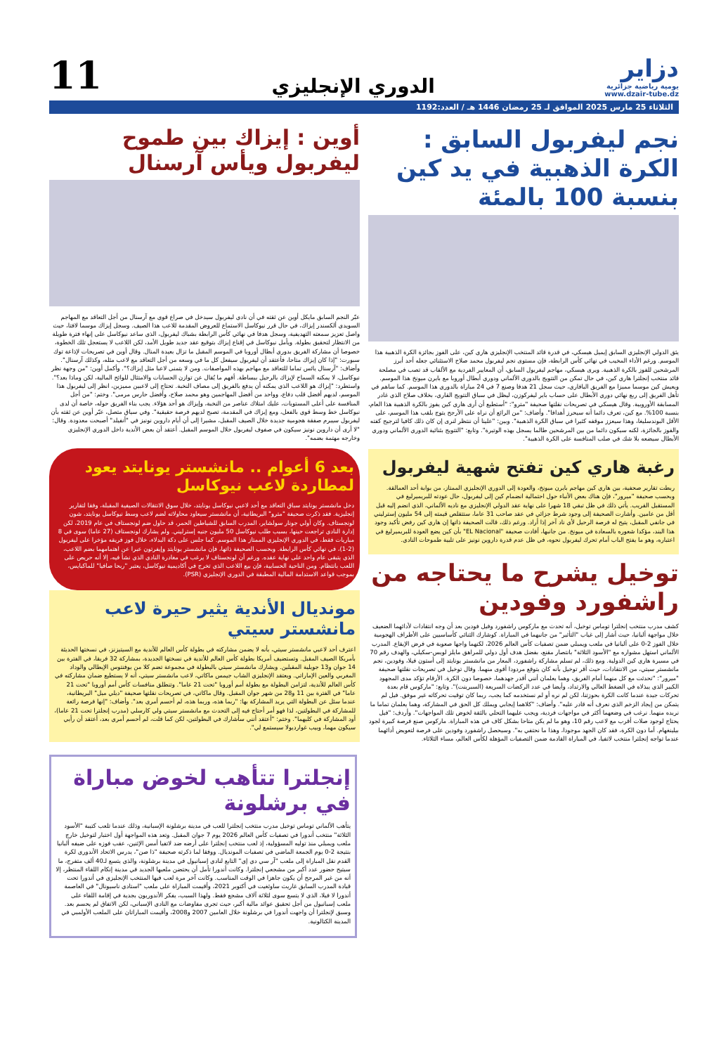دزاير
يومية رياضية جزائرية
www.dzair-tube.dz
الدوري الإنجليزي
11
الثلاثاء 25 مارس 2025 الموافق لـ 25 رمضان 1446 هـ / العدد:1192
نجم ليفربول السابق : الكرة الذهبية في يد كين بنسبة 100 بالمئة
يثق الدولي الإنجليزي السابق إيميل هيسكي، في قدرة قائد المنتخب الإنجليزي هاري كين، على الفوز بجائزة الكرة الذهبية هذا الموسم. ورغم الأداء المخيب في نهائي كأس الرابطة، فإن مستوى نجم ليفربول محمد صلاح الاستثنائي جعله أحد أبرز المرشحين للفوز بالكرة الذهبية. ويرى هيسكي، مهاجم ليفربول السابق، أن المعايير الفردية مع الألقاب قد تصب في مصلحة قائد منتخب إنجلترا هاري كين، في حال تمكن من التتويج بالدوري الألماني ودوري أبطال أوروبا مع بايرن ميونخ هذا الموسم. ويعيش كين موسما مميزا مع الفريق البافاري، حيث سجل 21 هدفا وصنع 7 في 24 مباراة بالدوري هذا الموسم. كما ساهم في تأهل الفريق إلى ربع نهائي دوري الأبطال على حساب باير ليفركوزن، ليظل في سباق التتويج القاري، بخلاف صلاح الذي غادر المسابقة الأوروبية. وقال هيسكي في تصريحات نقلتها صحيفة "مترو": "أستطيع أن أرى هاري كين يفوز بالكرة الذهبية هذا العام، بنسبة 100%. مع كين، تعرف دائما أنه سيحرز أهدافا". وأضاف: "من الرائع أن نراه على الأرجح يتوج بلقب هذا الموسم، على الأقل البوندسليغا، وهذا سيعزز موقفه كثيرا في سباق الكرة الذهبية". وبين: "علينا أن ننتظر لنرى إن كان ذلك كافيا لترجيح كفته والفوز بالجائزة، لكنه سيكون دائما من بين المرشحين طالما يسجل بهذه الوتيرة". وتابع: "التتويج بثنائية الدوري الألماني ودوري الأبطال سيضعه بلا شك في صلب المنافسة على الكرة الذهبية".
رغبة هاري كين تفتح شهية ليفربول
ربطت تقارير صحفية، بين هاري كين مهاجم بايرن ميونخ، والعودة إلى الدوري الإنجليزي الممتاز، من بوابة أحد العمالقة. وبحسب صحيفة "ميرور"، فإن هناك بعض الأنباء حول احتمالية انضمام كين إلى ليفربول، حال عودته للبريميرليغ في المستقبل القريب. يأتي ذلك في ظل تبقي 18 شهرا على نهاية عقد الدولي الإنجليزي مع ناديه الألماني، الذي انضم إليه قبل أقل من عامين. وأشارت الصحيفة إلى وجود شرط جزائي في عقد صاحب 31 عاما، ستتقلص قيمته إلى 54 مليون إسترليني في جانفي المقبل، يتيح له فرصة الرحيل لأي ناد آخر إذا أراد. ورغم ذلك، قالت الصحيفة ذاتها إن هاري كين رفض تأكيد وجود هذا البند، مؤكدا شعوره بالسعادة في ميونخ. من جانبها، أفادت صحيفة "EL Nacional" بأن كين يضع العودة للبريميرليغ في اعتباره، وهو ما يفتح الباب أمام تحرك ليفربول نحوه، في ظل عدم قدرة داروين نونيز على تلبية طموحات النادي.
توخيل يشرح ما يحتاجه من راشفورد وفودين
كشف مدرب منتخب إنجلترا توماس توخيل، أنه تحدث مع ماركوس راشفورد وفيل فودين بعد أن وجه انتقادات لأدائهما الضعيف خلال مواجهة ألبانيا، حيث أشار إلى غياب "التأثير" من جانبهما في المباراة. كوشارك الثنائي كأساسيين على الأطراف الهجومية خلال الفوز 2-0 على ألبانيا في ملعب ويمبلي ضمن تصفيات كأس العالم 2026، لكنهما واجها صعوبة في فرض الإيقاع. المدرب الألماني استهل مشواره مع "الأسود الثلاثة" بانتصار مقنع، بفضل هدف أول دولي للمراهق مايلز لويس-سكيلي، والهدف رقم 70 في مسيرة هاري كين الدولية. ومع ذلك، لم تسلم مشاركة راشفورد، المعار من مانشستر يونايتد إلى أستون فيلا، وفودين، نجم مانشستر سيتي، من الانتقادات، حيث أقر توخيل بأنه كان يتوقع مردودا أقوى منهما. وقال توخيل في تصريحات نقلتها صحيفة "ميرور": "تحدثت مع كل منهما أمام الفريق، وهما يعلمان أنني أقدر جهدهما، خصوصا دون الكرة. الأرقام تؤكد مدى المجهود الكبير الذي يبذلاه في الضغط العالي والارتداد، وأيضا في عدد الركضات السريعة (السبرينت)". وتابع: "ماركوس قام بعدة تحركات جيدة عندما كانت الكرة بحوزتنا، لكن لم نره أو لم نستخدمه كما يجب، ربما كان توقيت تحركاته غير موفق. فيل لم يتمكن من إيجاد الزخم الذي نعرف أنه قادر عليه". وأضاف: "كلاهما إيجابي ويملك كل الحق في المشاركة، وهما يعلمان تماما ما نريده منهما. نرغب في وضعهما أكثر في مواجهات فردية، ويجب عليهما التحلي بالثقة لخوض تلك المواجهات". وأردف: "فيل يحتاج لوجود صلات أقرب مع لاعب رقم 10، وهو ما لم يكن متاحا بشكل كاف في هذه المباراة. ماركوس صنع فرصة كبيرة لجود بيلينغهام. أما دون الكرة، فقد كان الجهد موجودا، وهذا ما نحتفي به". وسيحصل راشفورد وفودين على فرصة لتعويض أدائهما عندما تواجه إنجلترا منتخب لاتفيا، في المباراة القادمة ضمن التصفيات المؤهلة لكأس العالم، مساء الثلاثاء.
أوين : إيزاك بين طموح ليفربول ويأس آرسنال
عبّر النجم السابق مايكل أوين عن ثقته في أن نادي ليفربول سيدخل في صراع قوي مع آرسنال من أجل التعاقد مع المهاجم السويدي ألكسندر إيزاك، في حال قرر نيوكاسل الاستماع للعروض المقدمة للاعب هذا الصيف. وسجل إيزاك موسما لافتا، حيث واصل تعزيز سمعته التهديفية، وسجل هدفا في نهائي كأس الرابطة بشباك ليفربول، الذي ساعد نيوكاسل على إنهاء فترة طويلة من الانتظار لتحقيق بطولة. ويأمل نيوكاسل في إقناع إيزاك بتوقيع عقد جديد طويل الأمد، لكن اللاعب لا يستعجل تلك الخطوة، خصوصا أن مشاركة الفريق بدوري أبطال أوروبا في الموسم المقبل ما تزال بعيدة المنال. وقال أوين في تصريحات لإذاعة توك سبورت: "إذا كان إيزاك متاحا، فأعتقد أن ليفربول سيفعل كل ما في وسعه من أجل التعاقد مع لاعب مثله، وكذلك آرسنال". وأضاف: "آرسنال يائس تماما للتعاقد مع مهاجم بهذه المواصفات. ومن لا يتمنى لاعبا مثل إيزاك؟". وأكمل أوين: "من وجهة نظر نيوكاسل، لا يمكنه السماح لإيزاك بالرحيل ببساطة. أفهم ما يُقال عن توازن الحسابات والامتثال للوائح المالية، لكن وماذا بعد؟". واستطرد: "إيزاك هو اللاعب الذي يمكنه أن يدفع بالفريق إلى مصاف النخبة. تحتاج إلى لاعبين مميزين، انظر إلى ليفربول هذا الموسم، لديهم أفضل قلب دفاع، وواحد من أفضل المهاجمين وهو محمد صلاح، وأفضل حارس مرمى". وختم: "من أجل المنافسة على أعلى المستويات، عليك امتلاك عناصر من النخبة، وإيزاك هو أحد هؤلاء. يجب بناء الفريق حوله، خاصة أن لدى نيوكاسل خط وسط قوي بالفعل، ومع إيزاك في المقدمة، تصبح لديهم فرصة حقيقية". وفي سياق متصل، عبّر أوين عن ثقته بأن ليفربول سيبرم صفقة هجومية جديدة خلال الصيف المقبل، مشيرا إلى أن أيام داروين نونيز في "أنفيلد" أصبحت معدودة. وقال: "لا أرى أن داروين نونيز سيكون في صفوف ليفربول خلال الموسم المقبل. أعتقد أن بعض الأندية داخل الدوري الإنجليزي وخارجه مهتمة بضمه".
بعد 6 أعوام .. مانشستر يونايتد يعود لمطاردة لاعب نيوكاسل
دخل مانشستر يونايتد سباق التعاقد مع أحد لاعبي نيوكاسل يونايتد، خلال سوق الانتقالات الصيفية المقبلة، وفقا لتقارير إنجليزية. فقد ذكرت صحيفة "مترو" البريطانية، أن مانشستر سيعاود محاولاته لضم لاعب وسط نيوكاسل يونايتد، شون لونجستاف. وكان أولي جونار سولشاير، المدرب السابق للشياطين الحمر، قد حاول ضم لونجستاف في عام 2019، لكن إدارة النادي تراجعت حينها، بسبب طلب نيوكاسل 50 مليون جنيه إسترليني. ولم يشارك لونجستاف (27 عاما) سوى في 8 مباريات فقط، في الدوري الإنجليزي الممتاز هذا الموسم. كما جلس على دكة البدلاء، خلال فوز فريقه مؤخرا على ليفربول (2-1)، في نهائي كأس الرابطة. وبحسب الصحيفة ذاتها، فإن مانشستر يونايتد وإيفرتون عبرا عن اهتمامهما بضم اللاعب، الذي يتبقى عام واحد على نهاية عقده. ورغم أن لونجستاف لا يرغب في مغادرة النادي الذي نشأ فيه، إلا أنه حريص على اللعب بانتظام. ومن الناحية الحسابية، فإن بيع اللاعب الذي تخرج في أكاديمية نيوكاسل، يعتبر "ربحا صافيا" للماكبايس، بموجب قواعد الاستدامة المالية المطبقة في الدوري الإنجليزي (PSR).
مونديال الأندية يثير حيرة لاعب مانشستر سيتي
اعترف أحد لاعبي مانشستر سيتي، بأنه لا يضمن مشاركته في بطولة كأس العالم للأندية مع السيتيزنز، في نسختها الحديثة بأمريكا الصيف المقبل. وتستضيف أمريكا بطولة كأس العالم للأندية في نسختها الجديدة، بمشاركة 32 فريقا، في الفترة بين 14 جوان و13 جويلية المقبلين. ويشارك مانشستر سيتي بالبطولة في مجموعة تضم كلا من يوفنتوس الإيطالي والوداد المغربي والعين الإماراتي. ويعتقد الإنجليزي الشاب جيمس ماكاتي، لاعب مانشستر سيتي، أنه لا يستطيع ضمان مشاركته في كأس العالم للأندية، لتزامن البطولة مع بطولة أمم أوروبا "تحت 21 عاما". وتنطلق منافسات كأس أمم أوروبا "تحت 21 عاما" في الفترة بين 11 و28 من شهر جوان المقبل. وقال ماكاتي، في تصريحات نقلتها صحيفة "ديلي ميل" البريطانية، عندما سئل عن البطولة التي يريد المشاركة بها: "ربما هذه، وربما هذه، لم أحسم أمري بعد". وأضاف: "إنها فرصة رائعة للمشاركة في البطولتين، لذا فهو أمر أحتاج فيه إلى التحدث مع مانشستر سيتي ولي كارسلي (مدرب إنجلترا تحت 21 عاما)، أود المشاركة في كليهما". وختم: "أعتقد أنني سأشارك في البطولتين، لكن كما قلت، لم أحسم أمري بعد، أعتقد أن رأيي سيكون مهما، وبيب غوارديولا سيستمع لي".
إنجلترا تتأهب لخوض مباراة في برشلونة
يتأهب الألماني توماس توخيل مدرب منتخب إنجلترا للعب في مدينة برشلونة الإسبانية، وذلك عندما تلعب كتيبة "الأسود الثلاثة" منتخب أندورا في تصفيات كأس العالم 2026 يوم 7 جوان المقبل. وتعد هذه المواجهة أول اختبار لتوخيل خارج ملعب ويمبلي منذ توليه المسؤولية، إذ لعب منتخب إنجلترا على أرضه ضد لاتفيا أمس الإثنين، عقب فوزه على ضيفه ألبانيا بنتيجة 2-0 يوم الجمعة الماضي في تصفيات المونديال. ووفقا لما ذكرته صحيفة "ذا صن"، يدرس الاتحاد الأندوري لكرة القدم نقل المباراة إلى ملعب "آر سي دي إي" التابع لنادي إسبانيول في مدينة برشلونة، والذي يتسع لـ40 ألف متفرج، ما سيتيح حضور عدد أكبر من مشجعي إنجلترا. وكانت أندورا تأمل أن يحتضن ملعبها الجديد في مدينة إنكام اللقاء المنتظر، إلا أنه من غير المرجح أن يكون جاهزا في الوقت المناسب. وكانت آخر مرة لعب فيها المنتخب الإنجليزي في أندورا تحت قيادة المدرب السابق غاريث ساوثغيت في أكتوبر 2021، وأقيمت المباراة على ملعب "استادي ناسيونال" في العاصمة أندورا لا فيلا، الذي لا يتسع سوى لثلاثة آلاف مشجع فقط. ولهذا السبب، يفكر الأندوريون بجدية في إقامة اللقاء على ملعب إسبانيول من أجل تحقيق عوائد مالية أكبر، حيث تجري مفاوضات مع النادي الإسباني، لكن الاتفاق لم يحسم بعد. وسبق لإنجلترا أن واجهت أندورا في برشلونة خلال العامين 2007 و2008، وأقيمت المباراتان على الملعب الأولمبي في المدينة الكتالونية.